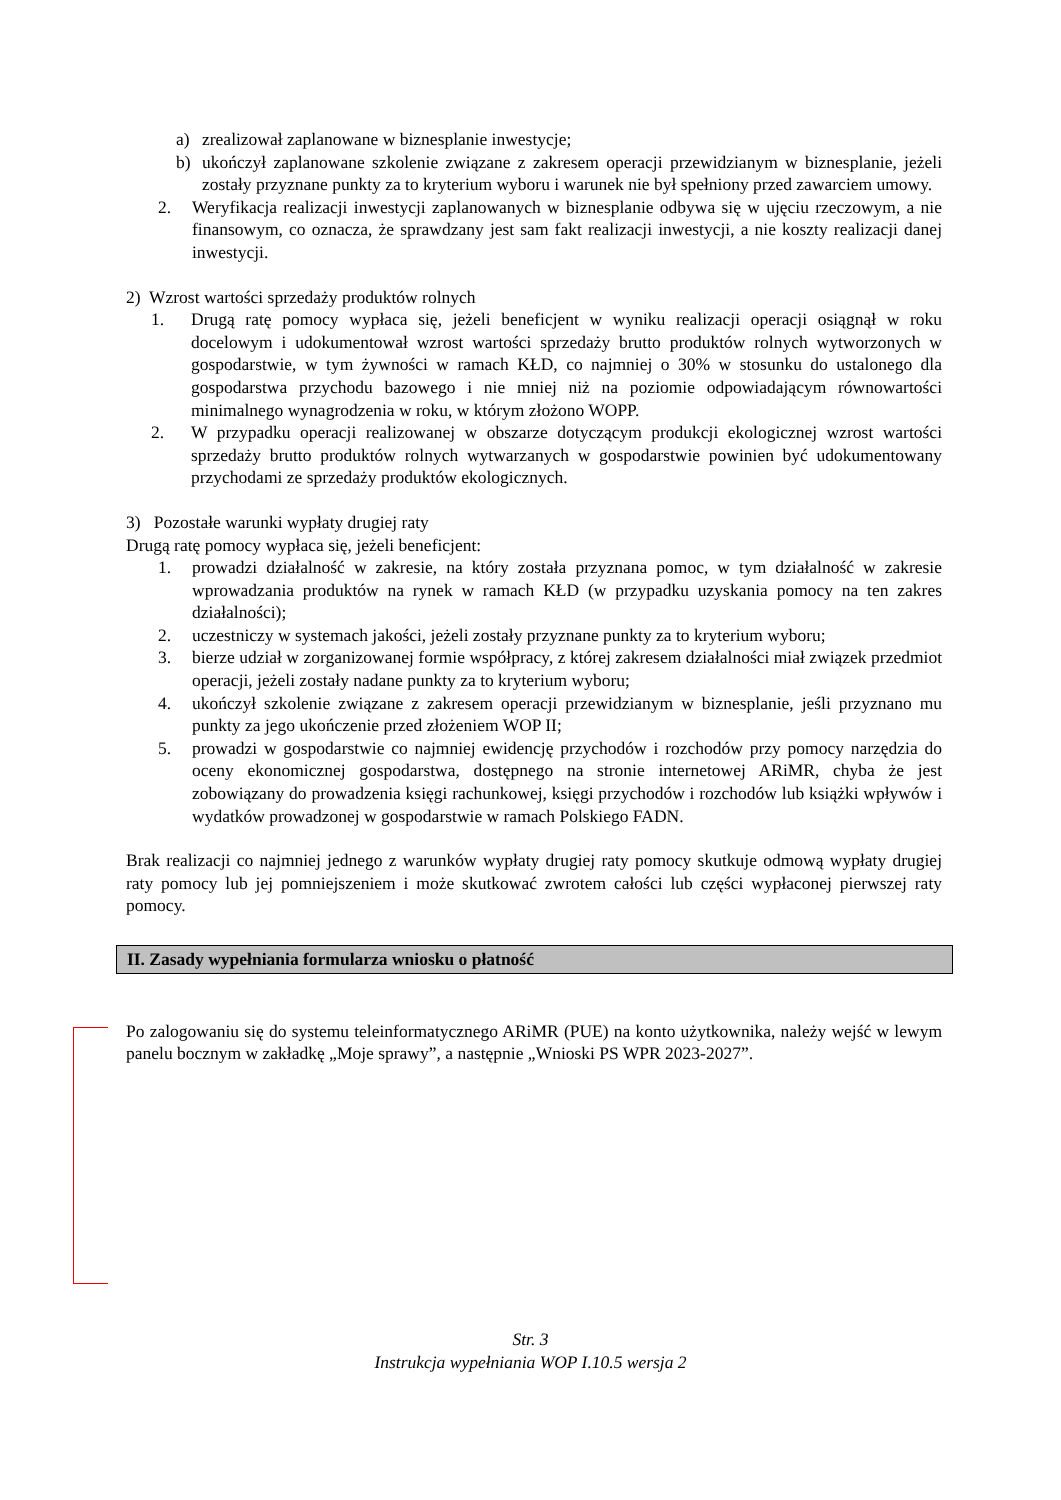a) zrealizował zaplanowane w biznesplanie inwestycje;
b) ukończył zaplanowane szkolenie związane z zakresem operacji przewidzianym w biznesplanie, jeżeli zostały przyznane punkty za to kryterium wyboru i warunek nie był spełniony przed zawarciem umowy.
2. Weryfikacja realizacji inwestycji zaplanowanych w biznesplanie odbywa się w ujęciu rzeczowym, a nie finansowym, co oznacza, że sprawdzany jest sam fakt realizacji inwestycji, a nie koszty realizacji danej inwestycji.
2) Wzrost wartości sprzedaży produktów rolnych
1. Drugą ratę pomocy wypłaca się, jeżeli beneficjent w wyniku realizacji operacji osiągnął w roku docelowym i udokumentował wzrost wartości sprzedaży brutto produktów rolnych wytworzonych w gospodarstwie, w tym żywności w ramach KŁD, co najmniej o 30% w stosunku do ustalonego dla gospodarstwa przychodu bazowego i nie mniej niż na poziomie odpowiadającym równowartości minimalnego wynagrodzenia w roku, w którym złożono WOPP.
2. W przypadku operacji realizowanej w obszarze dotyczącym produkcji ekologicznej wzrost wartości sprzedaży brutto produktów rolnych wytwarzanych w gospodarstwie powinien być udokumentowany przychodami ze sprzedaży produktów ekologicznych.
3) Pozostałe warunki wypłaty drugiej raty
Drugą ratę pomocy wypłaca się, jeżeli beneficjent:
1. prowadzi działalność w zakresie, na który została przyznana pomoc, w tym działalność w zakresie wprowadzania produktów na rynek w ramach KŁD (w przypadku uzyskania pomocy na ten zakres działalności);
2. uczestniczy w systemach jakości, jeżeli zostały przyznane punkty za to kryterium wyboru;
3. bierze udział w zorganizowanej formie współpracy, z której zakresem działalności miał związek przedmiot operacji, jeżeli zostały nadane punkty za to kryterium wyboru;
4. ukończył szkolenie związane z zakresem operacji przewidzianym w biznesplanie, jeśli przyznano mu punkty za jego ukończenie przed złożeniem WOP II;
5. prowadzi w gospodarstwie co najmniej ewidencję przychodów i rozchodów przy pomocy narzędzia do oceny ekonomicznej gospodarstwa, dostępnego na stronie internetowej ARiMR, chyba że jest zobowiązany do prowadzenia księgi rachunkowej, księgi przychodów i rozchodów lub książki wpływów i wydatków prowadzonej w gospodarstwie w ramach Polskiego FADN.
Brak realizacji co najmniej jednego z warunków wypłaty drugiej raty pomocy skutkuje odmową wypłaty drugiej raty pomocy lub jej pomniejszeniem i może skutkować zwrotem całości lub części wypłaconej pierwszej raty pomocy.
II. Zasady wypełniania formularza wniosku o płatność
Po zalogowaniu się do systemu teleinformatycznego ARiMR (PUE) na konto użytkownika, należy wejść w lewym panelu bocznym w zakładkę „Moje sprawy”, a następnie „Wnioski PS WPR 2023-2027”.
Str. 3
Instrukcja wypełniania WOP I.10.5 wersja 2